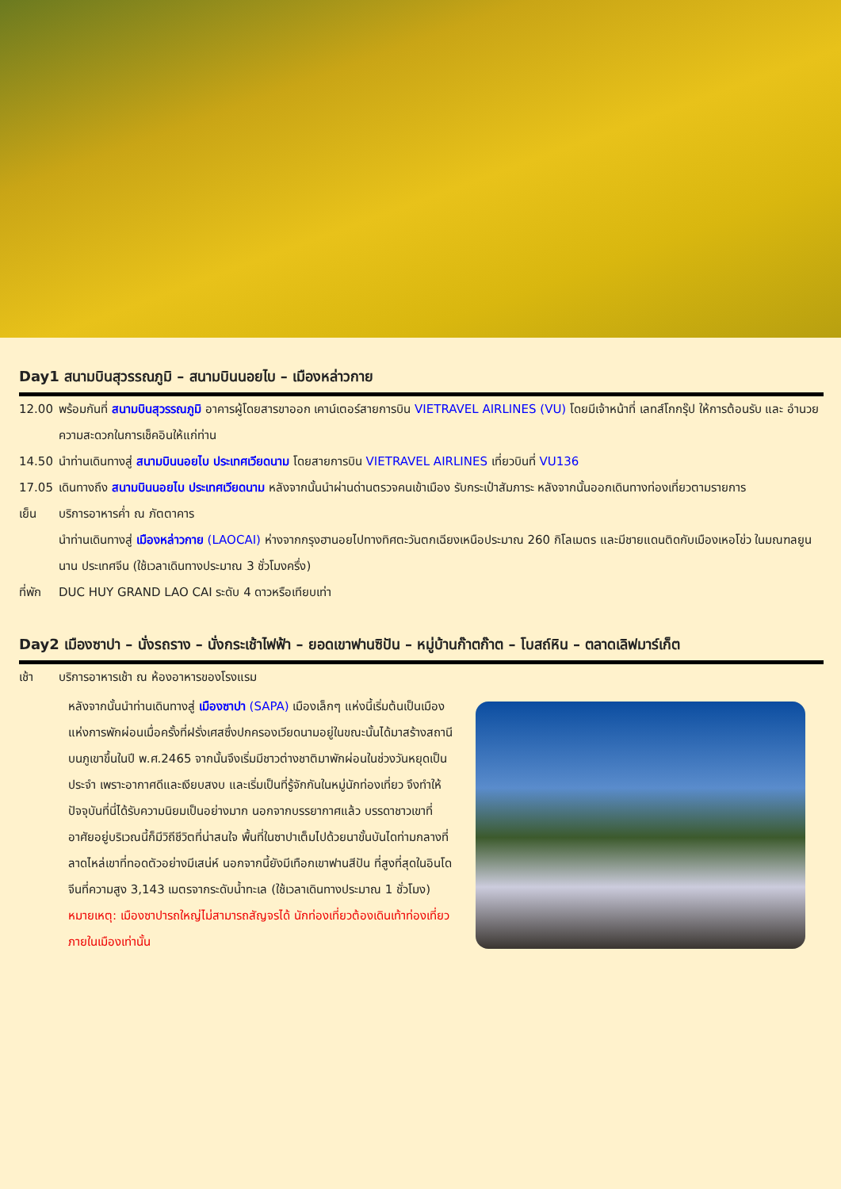Day1 สนามบินสุวรรณภูมิ – สนามบินนอยไบ – เมืองหล่าวกาย
12.00 พร้อมกันที่ สนามบินสุวรรณภูมิ อาคารผู้โดยสารขาออก เคาน์เตอร์สายการบิน VIETRAVEL AIRLINES (VU) โดยมีเจ้าหน้าที่ เลทส์โกกรุ๊ป ให้การต้อนรับ และ อำนวยความสะดวกในการเช็คอินให้แก่ท่าน
14.50 นำท่านเดินทางสู่ สนามบินนอยไบ ประเทศเวียดนาม โดยสายการบิน VIETRAVEL AIRLINES เที่ยวบินที่ VU136
17.05 เดินทางถึง สนามบินนอยไบ ประเทศเวียดนาม หลังจากนั้นนำผ่านด่านตรวจคนเข้าเมือง รับกระเป๋าสัมภาระ หลังจากนั้นออกเดินทางท่องเที่ยวตามรายการ
เย็น บริการอาหารค่ำ ณ ภัตตาคาร
นำท่านเดินทางสู่ เมืองหล่าวกาย (LAOCAI) ห่างจากกรุงฮานอยไปทางทิศตะวันตกเฉียงเหนือประมาณ 260 กิโลเมตร และมีชายแดนติดกับเมืองเหอโข่ว ในมณฑลยูนนาน ประเทศจีน (ใช้เวลาเดินทางประมาณ 3 ชั่วโมงครึ่ง)
ที่พัก
DUC HUY GRAND LAO CAI ระดับ 4 ดาวหรือเทียบเท่า
Day2 เมืองซาปา – นั่งรถราง – นั่งกระเช้าไฟฟ้า – ยอดเขาฟานซิปัน – หมู่บ้านก๊าตก๊าต – โบสถ์หิน – ตลาดเลิฟมาร์เก็ต
เช้า บริการอาหารเช้า ณ ห้องอาหารของโรงแรม
หลังจากนั้นนำท่านเดินทางสู่ เมืองซาปา (SAPA) เมืองเล็กๆ แห่งนี้เริ่มต้นเป็นเมืองแห่งการพักผ่อนเมื่อครั้งที่ฝรั่งเศสซึ่งปกครองเวียดนามอยู่ในขณะนั้นได้มาสร้างสถานีบนภูเขาขึ้นในปี พ.ศ.2465 จากนั้นจึงเริ่มมีชาวต่างชาติมาพักผ่อนในช่วงวันหยุดเป็นประจำ เพราะอากาศดีและเงียบสงบ และเริ่มเป็นที่รู้จักกันในหมู่นักท่องเที่ยว จึงทำให้ปัจจุบันที่นี่ได้รับความนิยมเป็นอย่างมาก นอกจากบรรยากาศแล้ว บรรดาชาวเขาที่อาศัยอยู่บริเวณนี้ก็มีวิถีชีวิตที่น่าสนใจ พื้นที่ในซาปาเต็มไปด้วยนาขั้นบันไดท่ามกลางที่ลาดไหล่เขาที่ทอดตัวอย่างมีเสน่ห์ นอกจากนี้ยังมีเทือกเขาฟานสีปัน ที่สูงที่สุดในอินโดจีนที่ความสูง 3,143 เมตรจากระดับน้ำทะเล (ใช้เวลาเดินทางประมาณ 1 ชั่วโมง) หมายเหตุ: เมืองซาปารถใหญ่ไม่สามารถสัญจรได้ นักท่องเที่ยวต้องเดินเท้าท่องเที่ยวภายในเมืองเท่านั้น